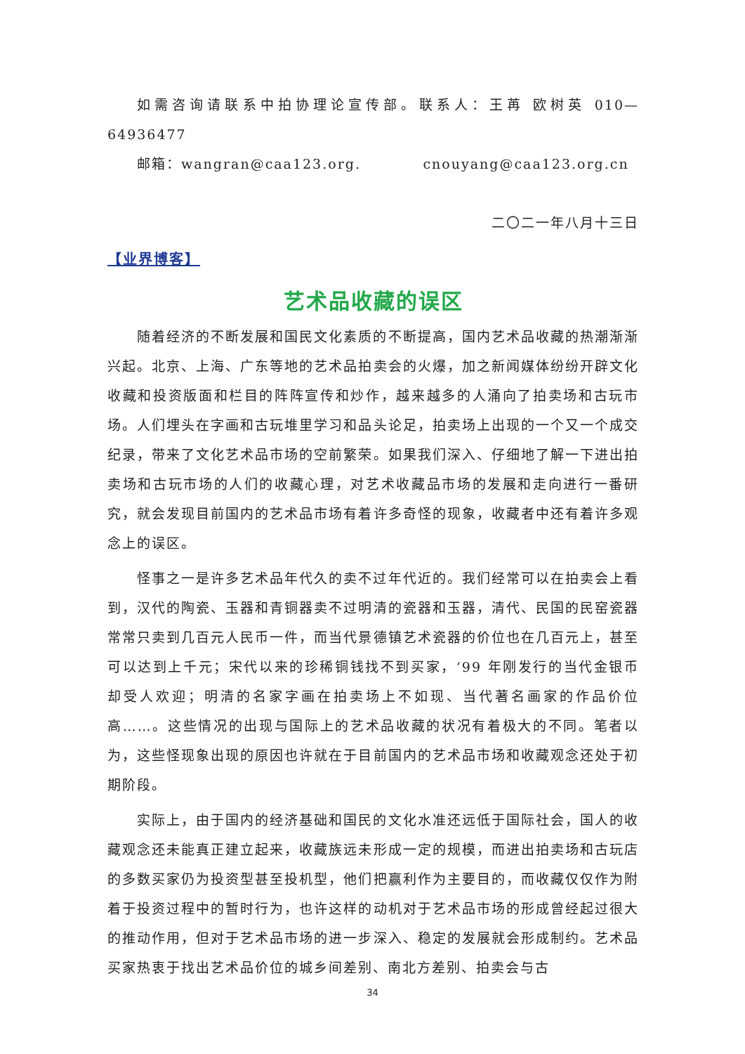如需咨询请联系中拍协理论宣传部。联系人：王苒 欧树英 010—64936477
邮箱：wangran@caa123.org. cnouyang@caa123.org.cn
二〇二一年八月十三日
【业界博客】
艺术品收藏的误区
随着经济的不断发展和国民文化素质的不断提高，国内艺术品收藏的热潮渐渐兴起。北京、上海、广东等地的艺术品拍卖会的火爆，加之新闻媒体纷纷开辟文化收藏和投资版面和栏目的阵阵宣传和炒作，越来越多的人涌向了拍卖场和古玩市场。人们埋头在字画和古玩堆里学习和品头论足，拍卖场上出现的一个又一个成交纪录，带来了文化艺术品市场的空前繁荣。如果我们深入、仔细地了解一下进出拍卖场和古玩市场的人们的收藏心理，对艺术收藏品市场的发展和走向进行一番研究，就会发现目前国内的艺术品市场有着许多奇怪的现象，收藏者中还有着许多观念上的误区。
怪事之一是许多艺术品年代久的卖不过年代近的。我们经常可以在拍卖会上看到，汉代的陶瓷、玉器和青铜器卖不过明清的瓷器和玉器，清代、民国的民窑瓷器常常只卖到几百元人民币一件，而当代景德镇艺术瓷器的价位也在几百元上，甚至可以达到上千元；宋代以来的珍稀铜钱找不到买家，‘99 年刚发行的当代金银币却受人欢迎；明清的名家字画在拍卖场上不如现、当代著名画家的作品价位高……。这些情况的出现与国际上的艺术品收藏的状况有着极大的不同。笔者以为，这些怪现象出现的原因也许就在于目前国内的艺术品市场和收藏观念还处于初期阶段。
实际上，由于国内的经济基础和国民的文化水准还远低于国际社会，国人的收藏观念还未能真正建立起来，收藏族远未形成一定的规模，而进出拍卖场和古玩店的多数买家仍为投资型甚至投机型，他们把赢利作为主要目的，而收藏仅仅作为附着于投资过程中的暂时行为，也许这样的动机对于艺术品市场的形成曾经起过很大的推动作用，但对于艺术品市场的进一步深入、稳定的发展就会形成制约。艺术品买家热衷于找出艺术品价位的城乡间差别、南北方差别、拍卖会与古
34